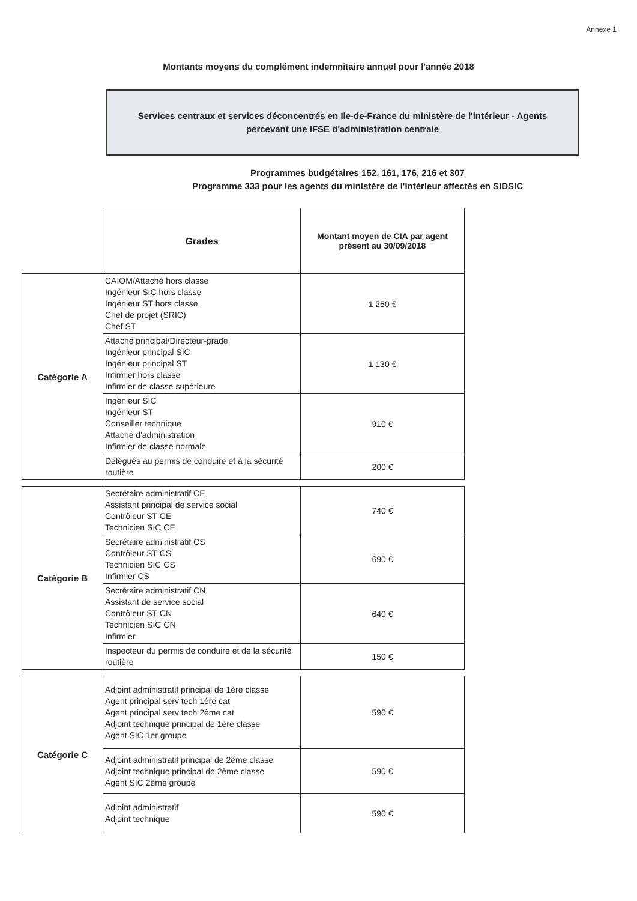Annexe 1
Montants moyens du complément indemnitaire annuel pour l'année 2018
Services centraux et services déconcentrés en Ile-de-France du ministère de l'intérieur - Agents
percevant une IFSE d'administration centrale
Programmes budgétaires 152, 161, 176, 216 et 307
Programme 333 pour les agents du ministère de l'intérieur affectés en SIDSIC
| | Grades | Montant moyen de CIA par agent présent au 30/09/2018 |
| Catégorie A | CAIOM/Attaché hors classe Ingénieur SIC hors classe Ingénieur ST hors classe Chef de projet (SRIC) Chef ST | 1 250 € |
| | Attaché principal/Directeur-grade Ingénieur principal SIC Ingénieur principal ST Infirmier hors classe Infirmier de classe supérieure | 1 130 € |
| | Ingénieur SIC Ingénieur ST Conseiller technique Attaché d'administration Infirmier de classe normale | 910 € |
| | Délégués au permis de conduire et à la sécurité routière | 200 € |
| Catégorie B | Secrétaire administratif CE Assistant principal de service social Contrôleur ST CE Technicien SIC CE | 740 € |
| | Secrétaire administratif CS Contrôleur ST CS Technicien SIC CS Infirmier CS | 690 € |
| | Secrétaire administratif CN Assistant de service social Contrôleur ST CN Technicien SIC CN Infirmier | 640 € |
| | Inspecteur du permis de conduire et de la sécurité routière | 150 € |
| Catégorie C | Adjoint administratif principal de 1ère classe Agent principal serv tech 1ère cat Agent principal serv tech 2ème cat Adjoint technique principal de 1ère classe Agent SIC 1er groupe | 590 € |
| | Adjoint administratif principal de 2ème classe Adjoint technique principal de 2ème classe Agent SIC 2ème groupe | 590 € |
| | Adjoint administratif Adjoint technique | 590 € |